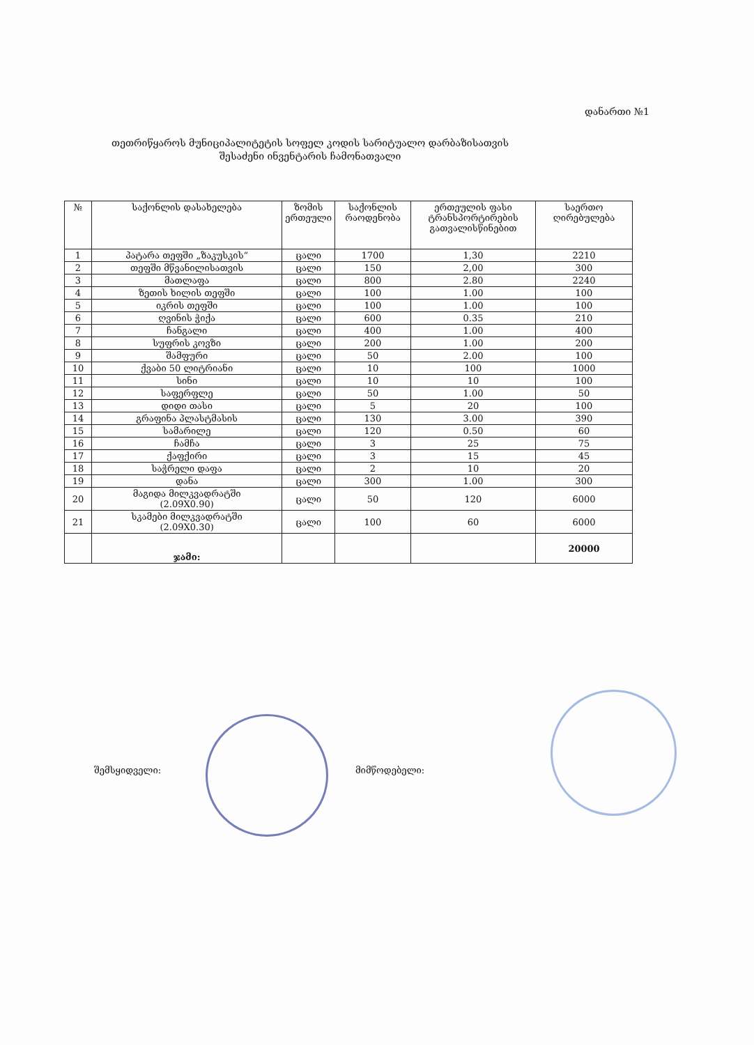დანართი №1
თეთრიწყაროს მუნიციპალიტეტის სოფელ კოდის სარიტუალო დარბაზისათვის
შესაძენი ინვენტარის ჩამონათვალი
| № | საქონლის დასახელება | ზომის ერთეული | საქონლის რაოდენობა | ერთეულის ფასი ტრანსპორტირების გათვალისწინებით | საერთო ღირებულება |
| --- | --- | --- | --- | --- | --- |
| 1 | პატარა თეფში „ზაკუსკის“ | ცალი | 1700 | 1,30 | 2210 |
| 2 | თეფში მწვანილისათვის | ცალი | 150 | 2,00 | 300 |
| 3 | მათლაფა | ცალი | 800 | 2.80 | 2240 |
| 4 | ზეთის ხილის თეფში | ცალი | 100 | 1.00 | 100 |
| 5 | იკრის თეფში | ცალი | 100 | 1.00 | 100 |
| 6 | ღვინის ჭიქა | ცალი | 600 | 0.35 | 210 |
| 7 | ჩანგალი | ცალი | 400 | 1.00 | 400 |
| 8 | სუფრის კოვზი | ცალი | 200 | 1.00 | 200 |
| 9 | შამფური | ცალი | 50 | 2.00 | 100 |
| 10 | ქვაბი 50 ლიტრიანი | ცალი | 10 | 100 | 1000 |
| 11 | სინი | ცალი | 10 | 10 | 100 |
| 12 | საფერფლე | ცალი | 50 | 1.00 | 50 |
| 13 | დიდი თასი | ცალი | 5 | 20 | 100 |
| 14 | გრაფინა პლასტმასის | ცალი | 130 | 3.00 | 390 |
| 15 | სამარილე | ცალი | 120 | 0.50 | 60 |
| 16 | ჩამჩა | ცალი | 3 | 25 | 75 |
| 17 | ქაფქირი | ცალი | 3 | 15 | 45 |
| 18 | საჭრელი დაფა | ცალი | 2 | 10 | 20 |
| 19 | დანა | ცალი | 300 | 1.00 | 300 |
| 20 | მაგიდა მილკვადრატში (2.09X0.90) | ცალი | 50 | 120 | 6000 |
| 21 | სკამები მილკვადრატში (2.09X0.30) | ცალი | 100 | 60 | 6000 |
| | ჯამი: | | | | 20000 |
შემსყიდველი: მიმწოდებელი: